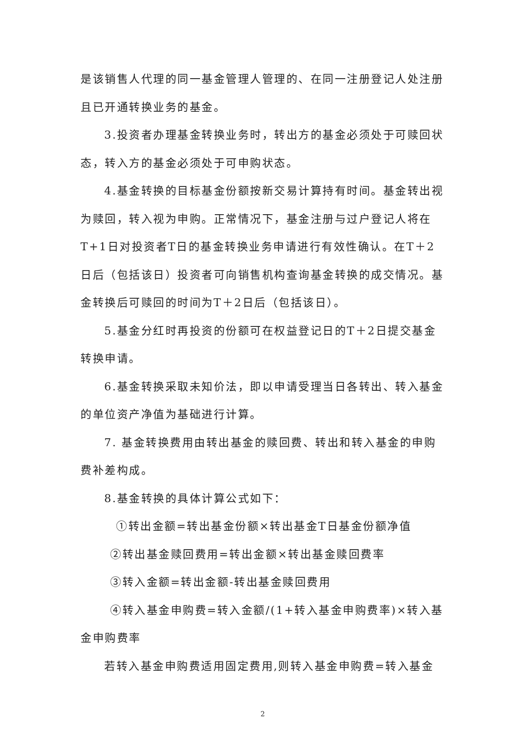是该销售人代理的同一基金管理人管理的、在同一注册登记人处注册且已开通转换业务的基金。
3.投资者办理基金转换业务时，转出方的基金必须处于可赎回状态，转入方的基金必须处于可申购状态。
4.基金转换的目标基金份额按新交易计算持有时间。基金转出视为赎回，转入视为申购。正常情况下，基金注册与过户登记人将在T+1日对投资者T日的基金转换业务申请进行有效性确认。在T＋2日后（包括该日）投资者可向销售机构查询基金转换的成交情况。基金转换后可赎回的时间为T＋2日后（包括该日）。
5.基金分红时再投资的份额可在权益登记日的T＋2日提交基金转换申请。
6.基金转换采取未知价法，即以申请受理当日各转出、转入基金的单位资产净值为基础进行计算。
7. 基金转换费用由转出基金的赎回费、转出和转入基金的申购费补差构成。
8.基金转换的具体计算公式如下：
①转出金额=转出基金份额×转出基金T日基金份额净值
②转出基金赎回费用=转出金额×转出基金赎回费率
③转入金额=转出金额-转出基金赎回费用
④转入基金申购费=转入金额/(1+转入基金申购费率)×转入基金申购费率
若转入基金申购费适用固定费用,则转入基金申购费=转入基金
2